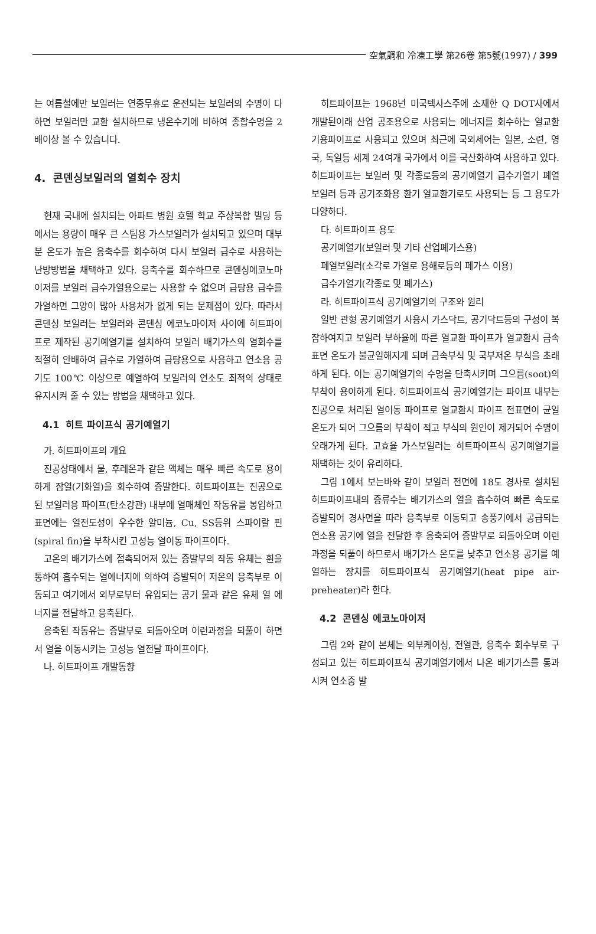空氣調和 冷凍工學 第26卷 第5號(1997) / 399
는 여름철에만 보일러는 연중무휴로 운전되는 보일러의 수명이 다하면 보일러만 교환 설치하므로 냉온수기에 비하여 종합수명을 2배이상 볼 수 있습니다.
4. 콘덴싱보일러의 열회수 장치
현재 국내에 설치되는 아파트 병원 호텔 학교 주상복합 빌딩 등에서는 용량이 매우 큰 스팀용 가스보일러가 설치되고 있으며 대부분 온도가 높은 응축수를 회수하여 다시 보일러 급수로 사용하는 난방방법을 채택하고 있다. 응축수를 회수하므로 콘덴싱에코노마이저를 보일러 급수가열용으로는 사용할 수 없으며 급탕용 급수를 가열하면 그양이 많아 사용처가 없게 되는 문제점이 있다. 따라서 콘덴싱 보일러는 보일러와 콘덴싱 에코노마이저 사이에 히트파이프로 제작된 공기예열기를 설치하여 보일러 배기가스의 열회수를 적절히 안배하여 급수로 가열하여 급탕용으로 사용하고 연소용 공기도 100℃ 이상으로 예열하여 보일러의 연소도 최적의 상태로 유지시켜 줄 수 있는 방법을 채택하고 있다.
4.1 히트 파이프식 공기예열기
가. 히트파이프의 개요
진공상태에서 물, 후레온과 같은 액체는 매우 빠른 속도로 용이하게 잠열(기화열)을 회수하여 증발한다. 히트파이프는 진공으로 된 보일러용 파이프(탄소강관) 내부에 열매체인 작동유를 봉입하고 표면에는 열전도성이 우수한 알미늄, Cu, SS등위 스파이랄 핀(spiral fin)을 부착시킨 고성능 열이동 파이프이다.
고온의 배기가스에 접촉되어져 있는 증발부의 작동 유체는 휜을 통하여 흡수되는 열에너지에 의하여 증발되어 저온의 응축부로 이동되고 여기에서 외부로부터 유입되는 공기 물과 같은 유체 열 에너지를 전달하고 응축된다.
응축된 작동유는 증발부로 되돌아오며 이런과정을 되풀이 하면서 열을 이동시키는 고성능 열전달 파이프이다.
나. 히트파이프 개발동향
히트파이프는 1968년 미국텍사스주에 소재한 Q DOT사에서 개발된이래 산업 공조용으로 사용되는 에너지를 회수하는 열교환기용파이프로 사용되고 있으며 최근에 국외세어는 일본, 소련, 영국, 독일등 세계 24여개 국가에서 이를 국산화하여 사용하고 있다. 히트파이프는 보일러 및 각종로등의 공기예열기 급수가열기 폐열보일러 등과 공기조화용 환기 열교환기로도 사용되는 등 그 용도가 다양하다.
다. 히트파이프 용도
공기예열기(보일러 및 기타 산업폐가스용)
폐열보일러(소각로 가열로 용해로등의 폐가스 이용)
급수가열기(각종로 및 폐가스)
라. 히트파이프식 공기예열기의 구조와 원리
일반 관형 공기예열기 사용시 가스닥트, 공기닥트등의 구성이 복잡하여지고 보일러 부하율에 따른 열교환 파이프가 열교환시 금속표면 온도가 불균일해지게 되며 금속부식 및 국부저온 부식을 초래하게 된다. 이는 공기예열기의 수명을 단축시키며 그으름(soot)의 부착이 용이하게 된다. 히트파이프식 공기예열기는 파이프 내부는 진공으로 처리된 열이동 파이프로 열교환시 파이프 전표면이 균일 온도가 되어 그으름의 부착이 적고 부식의 원인이 제거되어 수명이 오래가게 된다. 고효율 가스보일러는 히트파이프식 공기예열기를 채택하는 것이 유리하다.
그림 1에서 보는바와 같이 보일러 전면에 18도 경사로 설치된 히트파이프내의 증류수는 배기가스의 열을 흡수하여 빠른 속도로 증발되어 경사면을 따라 응축부로 이동되고 송풍기에서 공급되는 연소용 공기에 열을 전달한 후 응축되어 증발부로 되돌아오며 이런 과정을 되풀이 하므로서 배기가스 온도를 낮추고 연소용 공기를 예열하는 장치를 히트파이프식 공기예열기(heat pipe air-preheater)라 한다.
4.2 콘덴싱 에코노마이저
그림 2와 같이 본체는 외부케이싱, 전열관, 응축수 회수부로 구성되고 있는 히트파이프식 공기예열기에서 나온 배기가스를 통과시켜 연소중 발